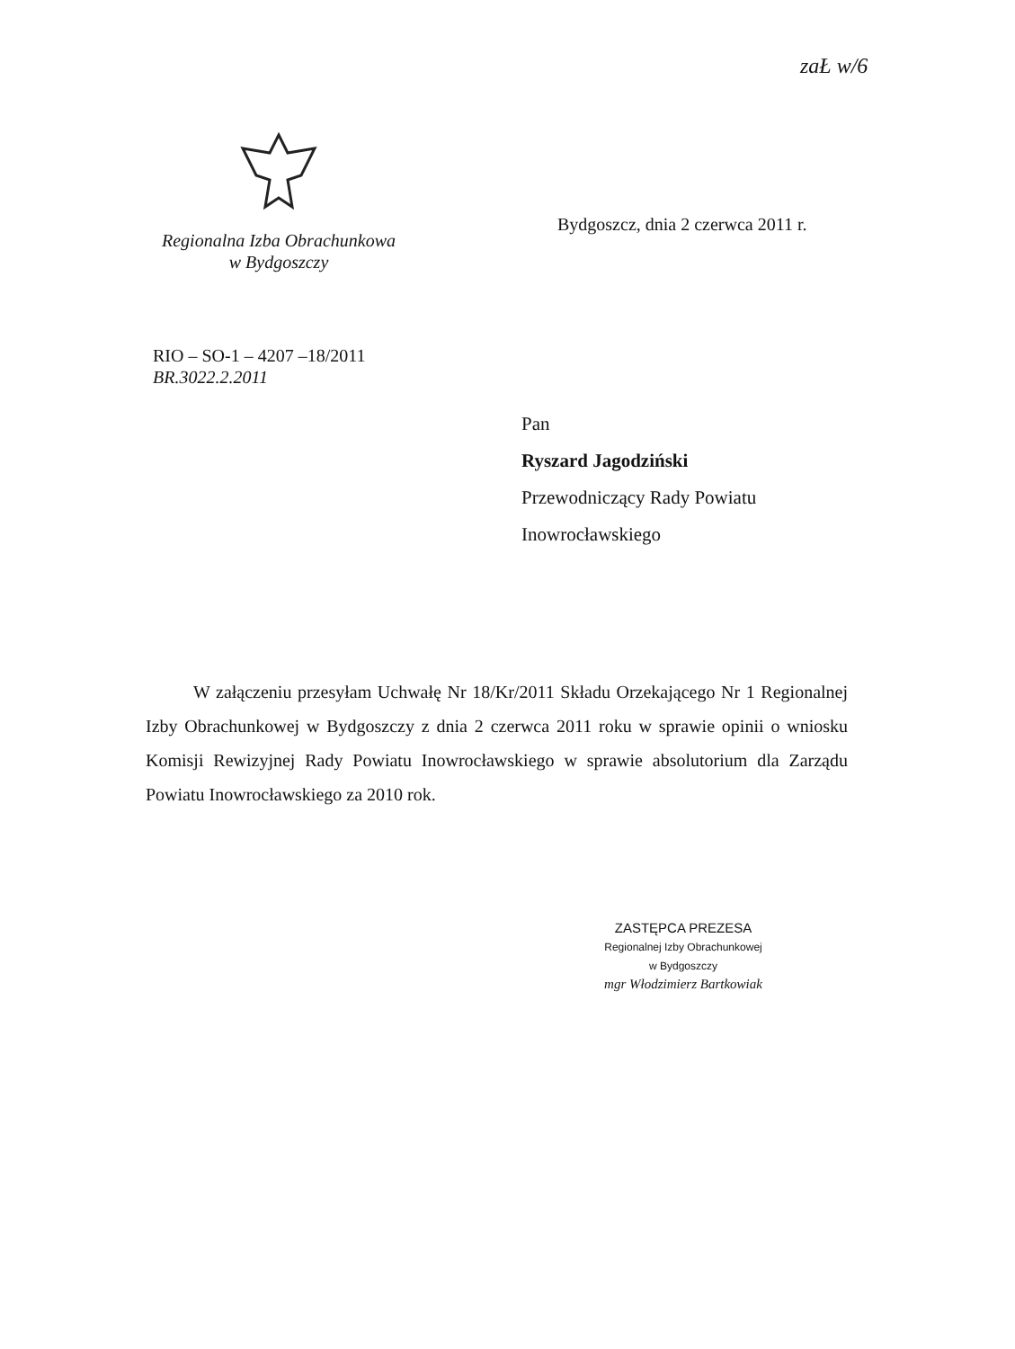zaŁ w/6
Regionalna Izba Obrachunkowa
w Bydgoszczy
Bydgoszcz, dnia 2 czerwca 2011 r.
RIO – SO-1 – 4207 –18/2011
BR.3022.2.2011
Pan
Ryszard Jagodziński
Przewodniczący Rady Powiatu
Inowrocławskiego
W załączeniu przesyłam Uchwałę Nr 18/Kr/2011 Składu Orzekającego Nr 1 Regionalnej Izby Obrachunkowej w Bydgoszczy z dnia 2 czerwca 2011 roku w sprawie opinii o wniosku Komisji Rewizyjnej Rady Powiatu Inowrocławskiego w sprawie absolutorium dla Zarządu Powiatu Inowrocławskiego za 2010 rok.
ZASTĘPCA PREZESA
Regionalnej Izby Obrachunkowej
w Bydgoszczy
mgr Włodzimierz Bartkowiak